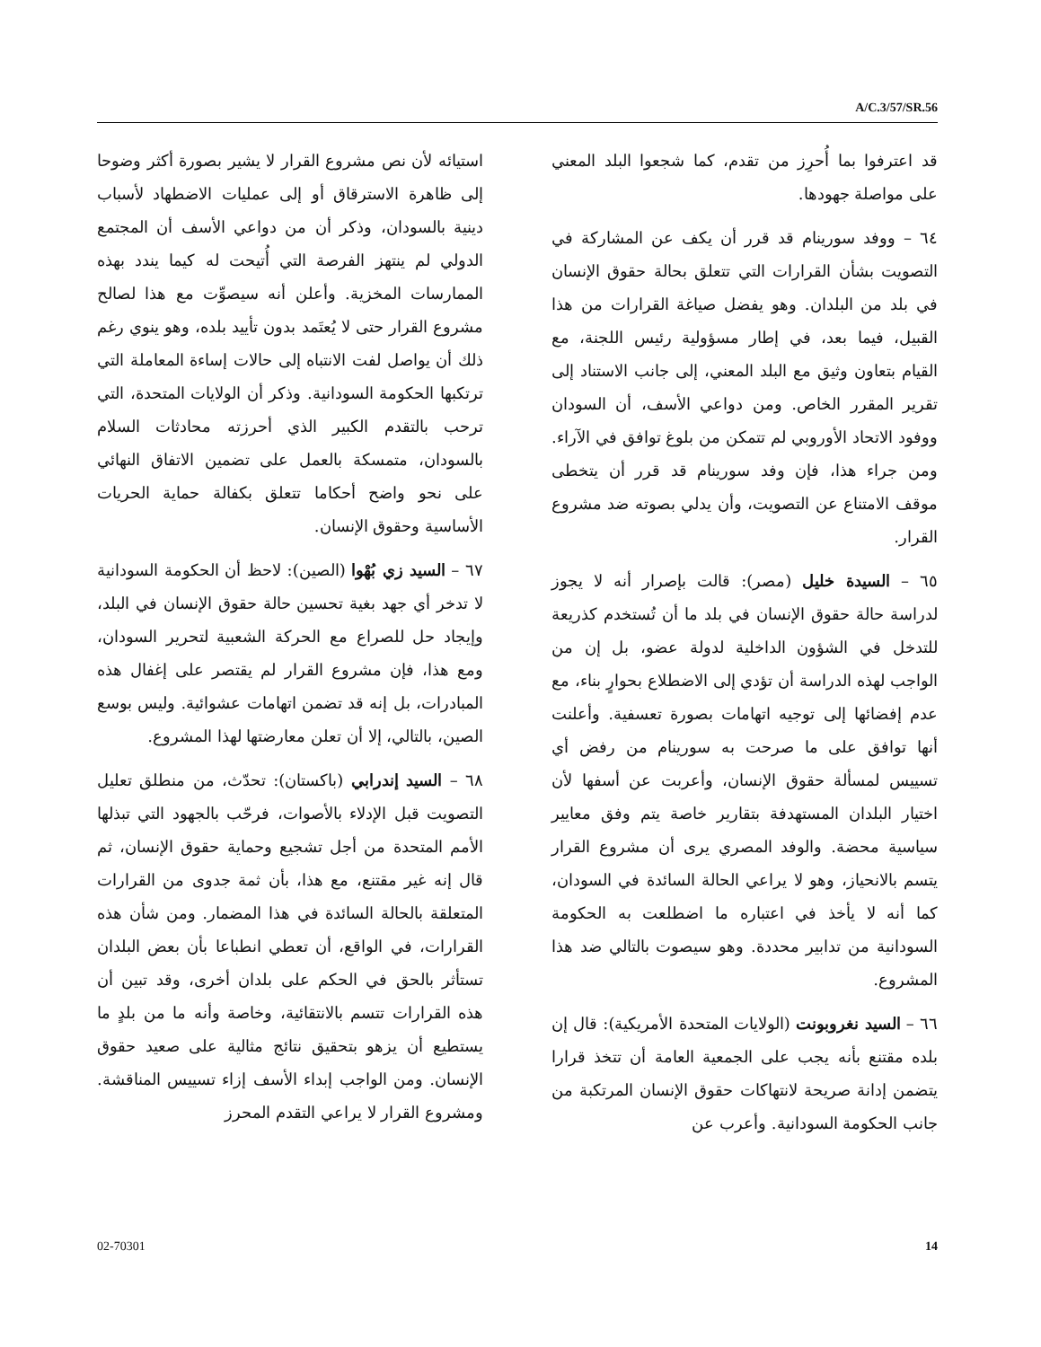A/C.3/57/SR.56
قد اعترفوا بما أُحرِز من تقدم، كما شجعوا البلد المعني على مواصلة جهودها.
٦٤ – ووفد سورينام قد قرر أن يكف عن المشاركة في التصويت بشأن القرارات التي تتعلق بحالة حقوق الإنسان في بلد من البلدان. وهو يفضل صياغة القرارات من هذا القبيل، فيما بعد، في إطار مسؤولية رئيس اللجنة، مع القيام بتعاون وثيق مع البلد المعني، إلى جانب الاستناد إلى تقرير المقرر الخاص. ومن دواعي الأسف، أن السودان ووفود الاتحاد الأوروبي لم تتمكن من بلوغ توافق في الآراء. ومن جراء هذا، فإن وفد سورينام قد قرر أن يتخطى موقف الامتناع عن التصويت، وأن يدلي بصوته ضد مشروع القرار.
٦٥ – السيدة خليل (مصر): قالت بإصرار أنه لا يجوز لدراسة حالة حقوق الإنسان في بلد ما أن تُستخدم كذريعة للتدخل في الشؤون الداخلية لدولة عضو، بل إن من الواجب لهذه الدراسة أن تؤدي إلى الاضطلاع بحوارٍ بناء، مع عدم إفضائها إلى توجيه اتهامات بصورة تعسفية. وأعلنت أنها توافق على ما صرحت به سورينام من رفض أي تسييس لمسألة حقوق الإنسان، وأعربت عن أسفها لأن اختيار البلدان المستهدفة بتقارير خاصة يتم وفق معايير سياسية محضة. والوفد المصري يرى أن مشروع القرار يتسم بالانحياز، وهو لا يراعي الحالة السائدة في السودان، كما أنه لا يأخذ في اعتباره ما اضطلعت به الحكومة السودانية من تدابير محددة. وهو سيصوت بالتالي ضد هذا المشروع.
٦٦ – السيد نغروبونت (الولايات المتحدة الأمريكية): قال إن بلده مقتنع بأنه يجب على الجمعية العامة أن تتخذ قرارا يتضمن إدانة صريحة لانتهاكات حقوق الإنسان المرتكبة من جانب الحكومة السودانية. وأعرب عن
استيائه لأن نص مشروع القرار لا يشير بصورة أكثر وضوحا إلى ظاهرة الاسترقاق أو إلى عمليات الاضطهاد لأسباب دينية بالسودان، وذكر أن من دواعي الأسف أن المجتمع الدولي لم ينتهز الفرصة التي أُتيحت له كيما يندد بهذه الممارسات المخزية. وأعلن أنه سيصوِّت مع هذا لصالح مشروع القرار حتى لا يُعتَمد بدون تأييد بلده، وهو ينوي رغم ذلك أن يواصل لفت الانتباه إلى حالات إساءة المعاملة التي ترتكبها الحكومة السودانية. وذكر أن الولايات المتحدة، التي ترحب بالتقدم الكبير الذي أحرزته محادثات السلام بالسودان، متمسكة بالعمل على تضمين الاتفاق النهائي على نحو واضح أحكاما تتعلق بكفالة حماية الحريات الأساسية وحقوق الإنسان.
٦٧ – السيد زي بُهْوا (الصين): لاحظ أن الحكومة السودانية لا تدخر أي جهد بغية تحسين حالة حقوق الإنسان في البلد، وإيجاد حل للصراع مع الحركة الشعبية لتحرير السودان، ومع هذا، فإن مشروع القرار لم يقتصر على إغفال هذه المبادرات، بل إنه قد تضمن اتهامات عشوائية. وليس بوسع الصين، بالتالي، إلا أن تعلن معارضتها لهذا المشروع.
٦٨ – السيد إندرابي (باكستان): تحدّث، من منطلق تعليل التصويت قبل الإدلاء بالأصوات، فرحّب بالجهود التي تبذلها الأمم المتحدة من أجل تشجيع وحماية حقوق الإنسان، ثم قال إنه غير مقتنع، مع هذا، بأن ثمة جدوى من القرارات المتعلقة بالحالة السائدة في هذا المضمار. ومن شأن هذه القرارات، في الواقع، أن تعطي انطباعا بأن بعض البلدان تستأثر بالحق في الحكم على بلدان أخرى، وقد تبين أن هذه القرارات تتسم بالانتقائية، وخاصة وأنه ما من بلدٍ ما يستطيع أن يزهو بتحقيق نتائج مثالية على صعيد حقوق الإنسان. ومن الواجب إبداء الأسف إزاء تسييس المناقشة. ومشروع القرار لا يراعي التقدم المحرز
02-70301 14